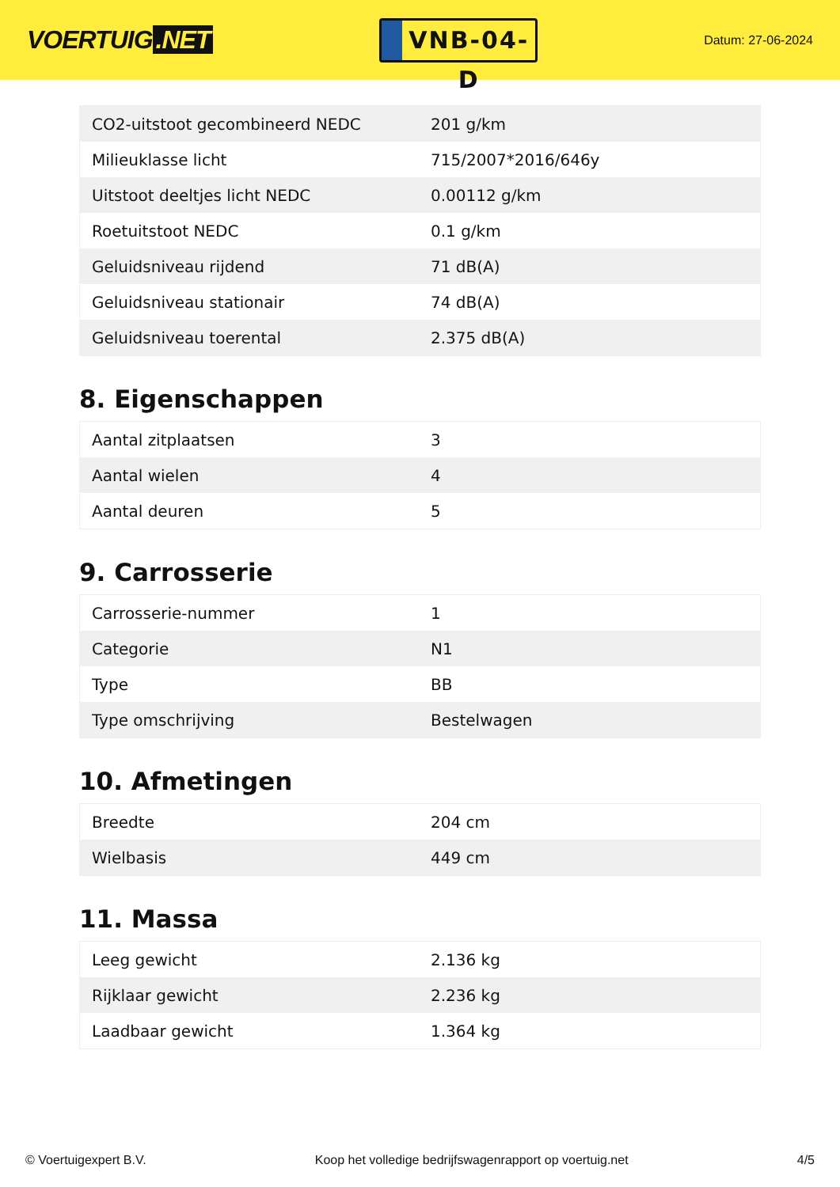VOERTUIG.NET
VNB-04-D
Datum: 27-06-2024
| CO2-uitstoot gecombineerd NEDC | 201 g/km |
| Milieuklasse licht | 715/2007*2016/646y |
| Uitstoot deeltjes licht NEDC | 0.00112 g/km |
| Roetuitstoot NEDC | 0.1 g/km |
| Geluidsniveau rijdend | 71 dB(A) |
| Geluidsniveau stationair | 74 dB(A) |
| Geluidsniveau toerental | 2.375 dB(A) |
8. Eigenschappen
| Aantal zitplaatsen | 3 |
| Aantal wielen | 4 |
| Aantal deuren | 5 |
9. Carrosserie
| Carrosserie-nummer | 1 |
| Categorie | N1 |
| Type | BB |
| Type omschrijving | Bestelwagen |
10. Afmetingen
| Breedte | 204 cm |
| Wielbasis | 449 cm |
11. Massa
| Leeg gewicht | 2.136 kg |
| Rijklaar gewicht | 2.236 kg |
| Laadbaar gewicht | 1.364 kg |
© Voertuigexpert B.V. Koop het volledige bedrijfswagenrapport op voertuig.net 4/5